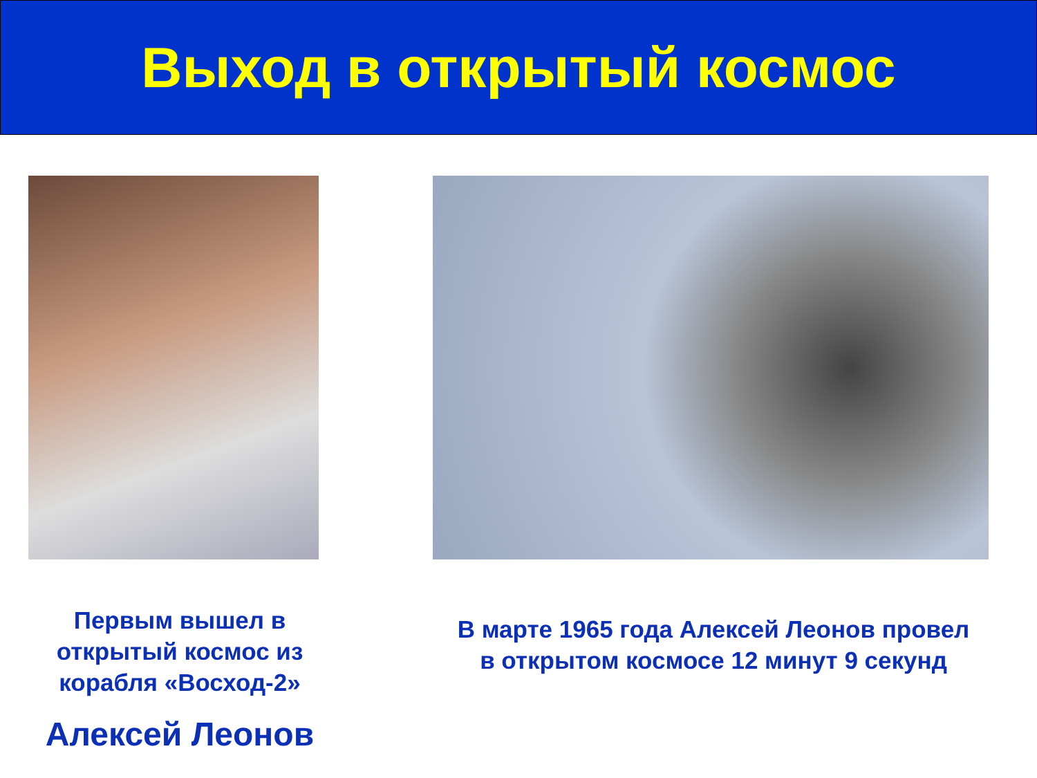Выход в открытый космос
Первым вышел в
открытый космос из
корабля «Восход-2»
Алексей Леонов
В марте 1965 года Алексей Леонов провел
в открытом космосе 12 минут 9 секунд